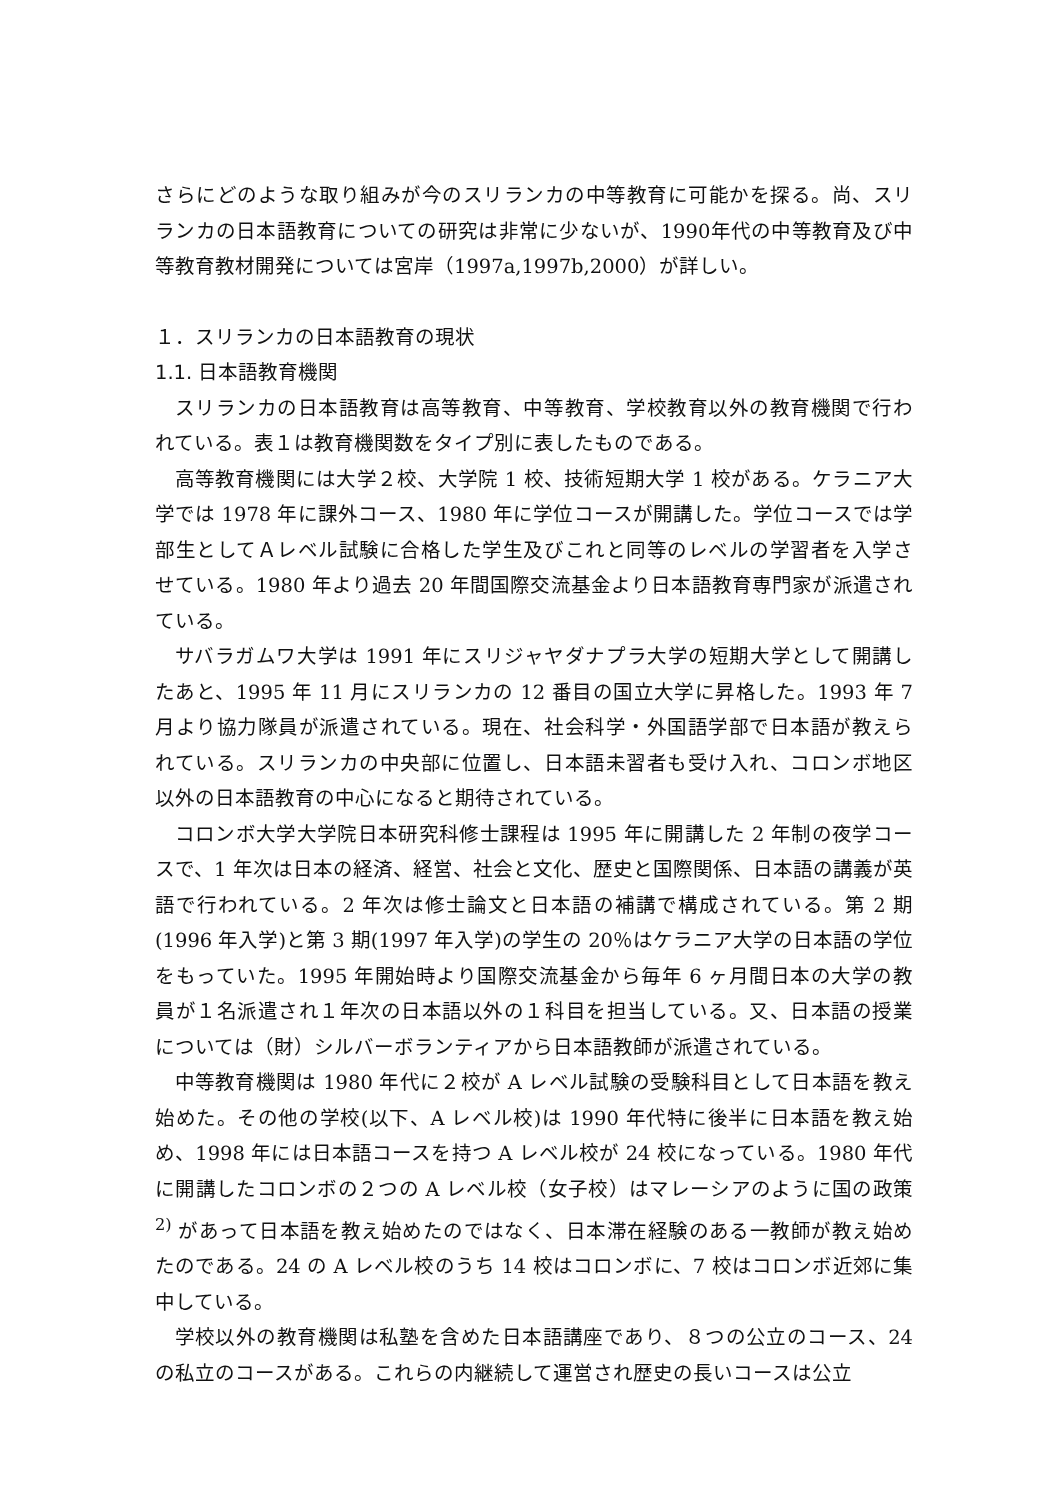さらにどのような取り組みが今のスリランカの中等教育に可能かを探る。尚、スリランカの日本語教育についての研究は非常に少ないが、1990年代の中等教育及び中等教育教材開発については宮岸（1997a,1997b,2000）が詳しい。
１．スリランカの日本語教育の現状
1.1. 日本語教育機関
スリランカの日本語教育は高等教育、中等教育、学校教育以外の教育機関で行われている。表１は教育機関数をタイプ別に表したものである。
高等教育機関には大学２校、大学院 1 校、技術短期大学 1 校がある。ケラニア大学では 1978 年に課外コース、1980 年に学位コースが開講した。学位コースでは学部生としてＡレベル試験に合格した学生及びこれと同等のレベルの学習者を入学させている。1980 年より過去 20 年間国際交流基金より日本語教育専門家が派遣されている。
サバラガムワ大学は 1991 年にスリジャヤダナプラ大学の短期大学として開講したあと、1995 年 11 月にスリランカの 12 番目の国立大学に昇格した。1993 年 7 月より協力隊員が派遣されている。現在、社会科学・外国語学部で日本語が教えられている。スリランカの中央部に位置し、日本語未習者も受け入れ、コロンボ地区以外の日本語教育の中心になると期待されている。
コロンボ大学大学院日本研究科修士課程は 1995 年に開講した 2 年制の夜学コースで、1 年次は日本の経済、経営、社会と文化、歴史と国際関係、日本語の講義が英語で行われている。2 年次は修士論文と日本語の補講で構成されている。第 2 期(1996 年入学)と第 3 期(1997 年入学)の学生の 20％はケラニア大学の日本語の学位をもっていた。1995 年開始時より国際交流基金から毎年 6 ヶ月間日本の大学の教員が１名派遣され１年次の日本語以外の１科目を担当している。又、日本語の授業については（財）シルバーボランティアから日本語教師が派遣されている。
中等教育機関は 1980 年代に２校が A レベル試験の受験科目として日本語を教え始めた。その他の学校(以下、A レベル校)は 1990 年代特に後半に日本語を教え始め、1998 年には日本語コースを持つ A レベル校が 24 校になっている。1980 年代に開講したコロンボの２つの A レベル校（女子校）はマレーシアのように国の政策<sup>2)</sup> があって日本語を教え始めたのではなく、日本滞在経験のある一教師が教え始めたのである。24 の A レベル校のうち 14 校はコロンボに、7 校はコロンボ近郊に集中している。
学校以外の教育機関は私塾を含めた日本語講座であり、８つの公立のコース、24 の私立のコースがある。これらの内継続して運営され歴史の長いコースは公立